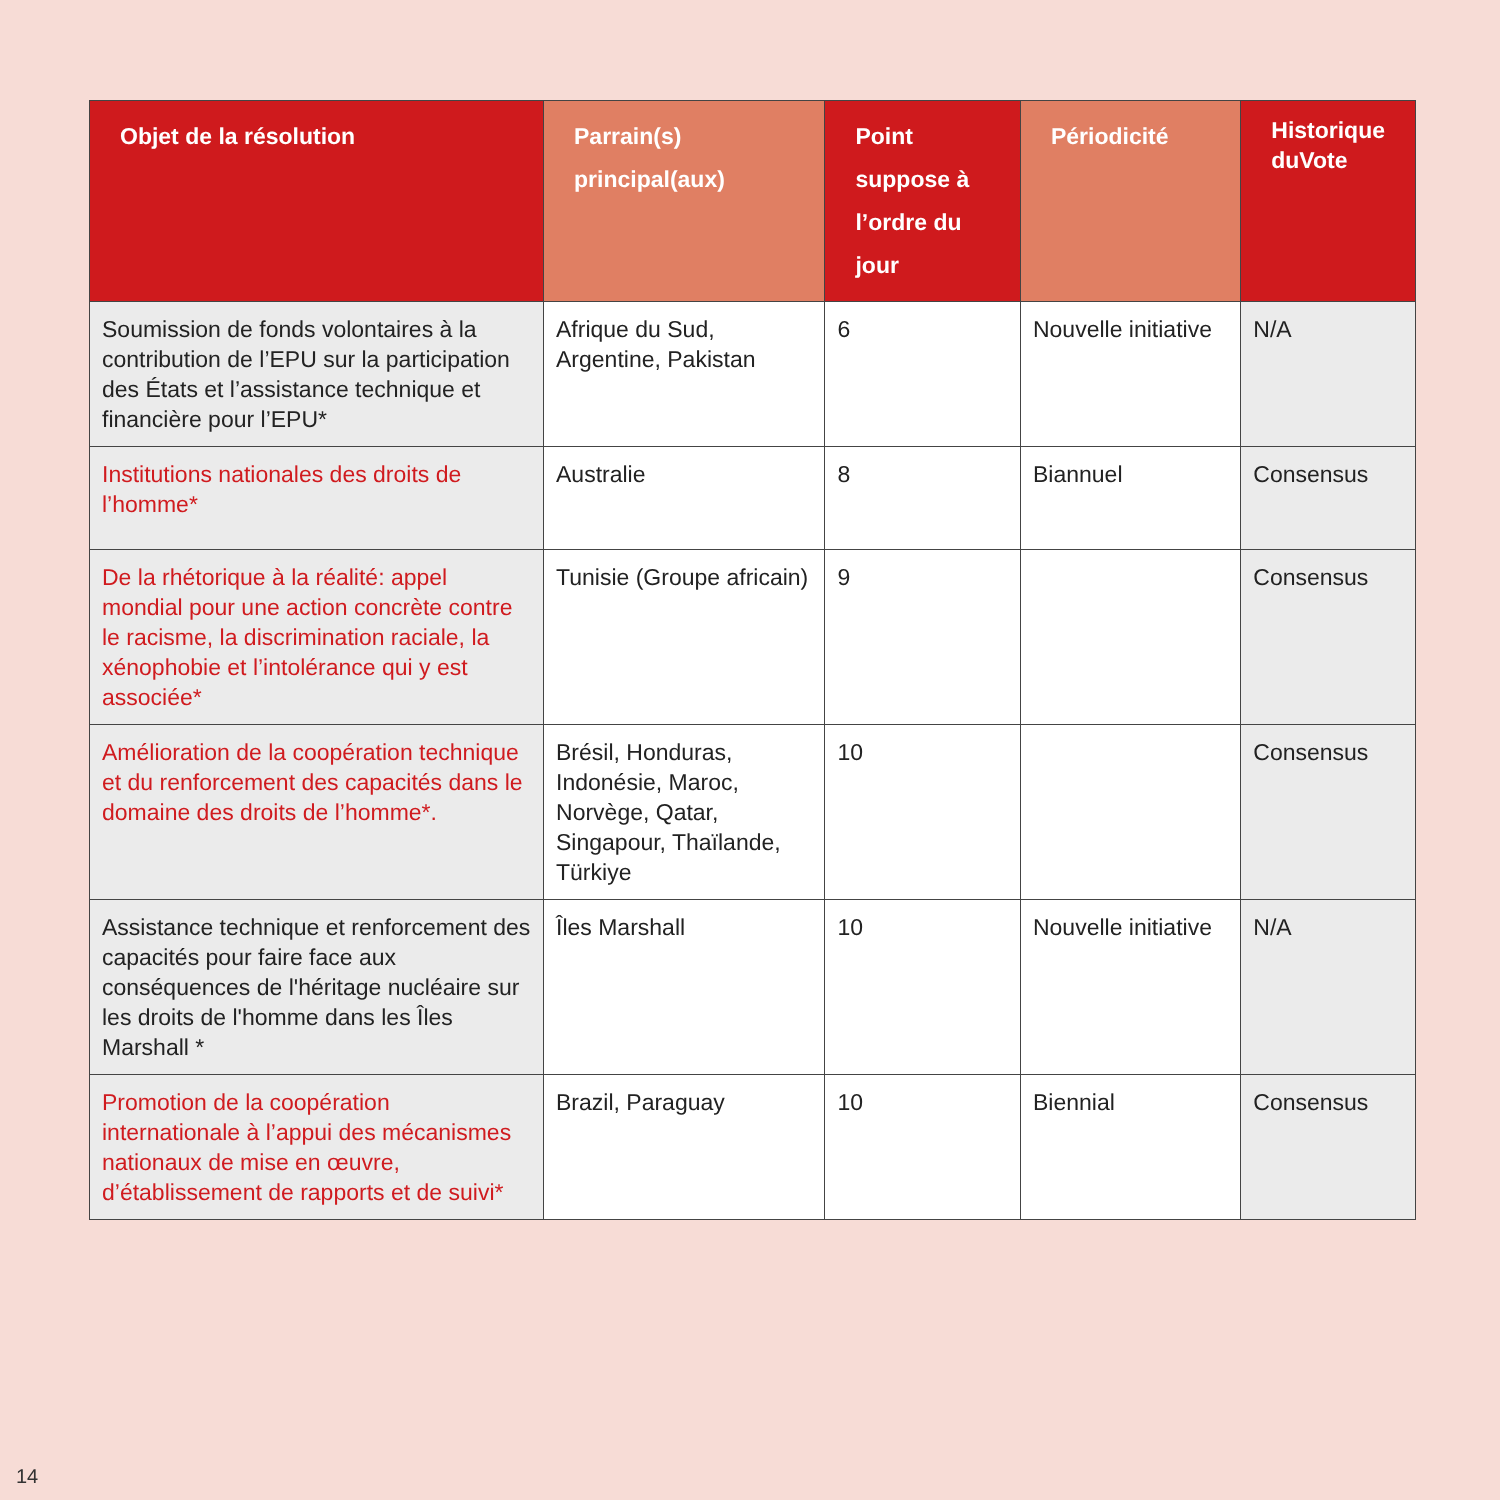| Objet de la résolution | Parrain(s) principal(aux) | Point suppose à l’ordre du jour | Périodicité | Historique duVote |
| --- | --- | --- | --- | --- |
| Soumission de fonds volontaires à la contribution de l’EPU sur la participation des États et l’assistance technique et financière pour l’EPU* | Afrique du Sud, Argentine, Pakistan | 6 | Nouvelle initiative | N/A |
| Institutions nationales des droits de l’homme * | Australie | 8 | Biannuel | Consensus |
| De la rhétorique à la réalité: appel mondial pour une action concrète contre le racisme, la discrimination raciale, la xénophobie et l’intolérance qui y est associée * | Tunisie (Groupe africain) | 9 | | Consensus |
| Amélioration de la coopération technique et du renforcement des capacités dans le domaine des droits de l’homme *. | Brésil, Honduras, Indonésie, Maroc, Norvège, Qatar, Singapour, Thaïlande, Türkiye | 10 | | Consensus |
| Assistance technique et renforcement des capacités pour faire face aux conséquences de l'héritage nucléaire sur les droits de l'homme dans les Îles Marshall * | Îles Marshall | 10 | Nouvelle initiative | N/A |
| Promotion de la coopération internationale à l’appui des mécanismes nationaux de mise en œuvre, d’établissement de rapports et de suivi * | Brazil, Paraguay | 10 | Biennial | Consensus |
14